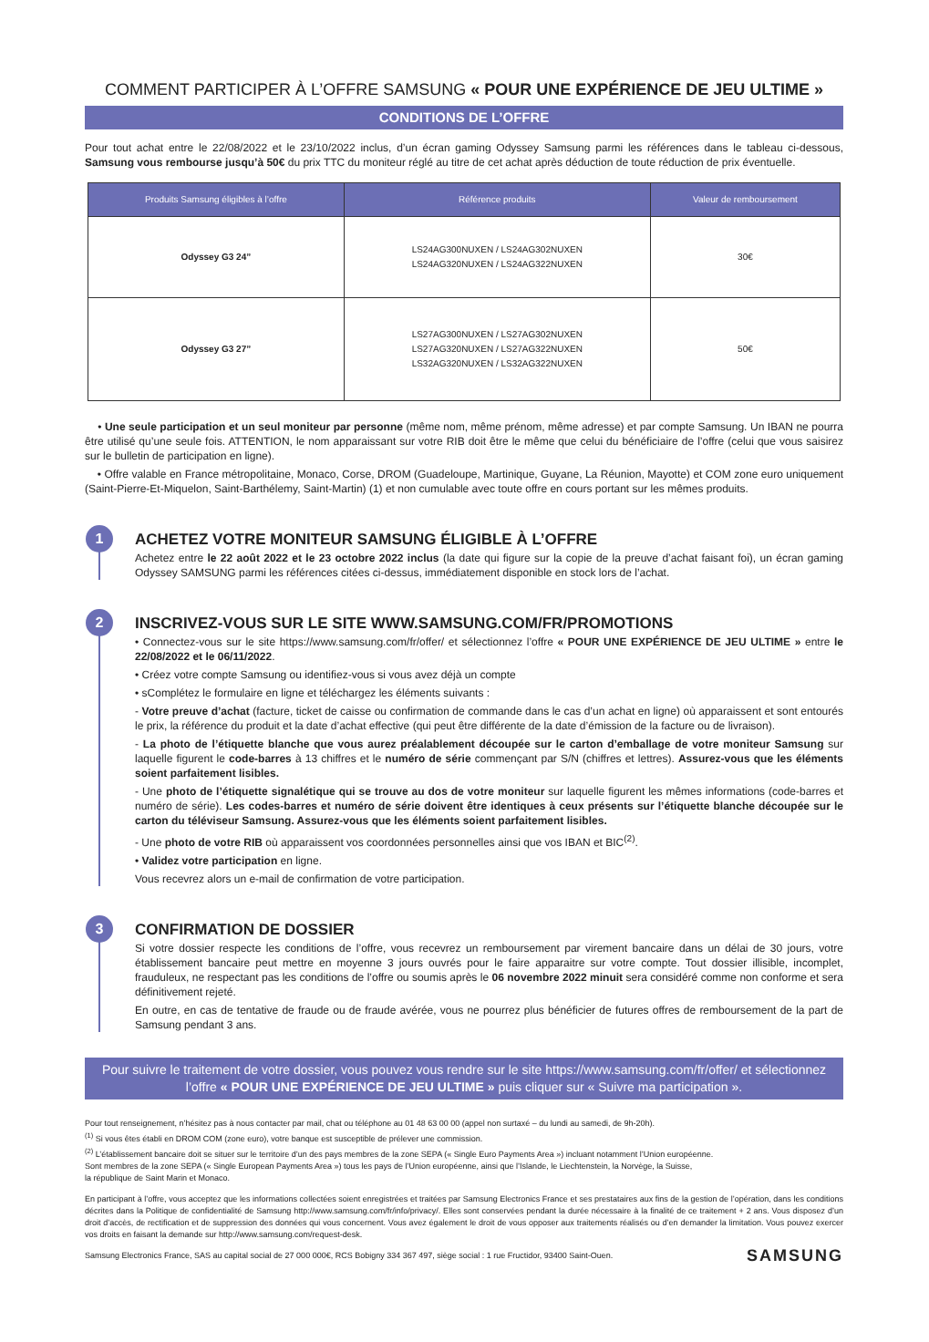COMMENT PARTICIPER À L’OFFRE SAMSUNG « POUR UNE EXPÉRIENCE DE JEU ULTIME »
CONDITIONS DE L’OFFRE
Pour tout achat entre le 22/08/2022 et le 23/10/2022 inclus, d’un écran gaming Odyssey Samsung parmi les références dans le tableau ci-dessous, Samsung vous rembourse jusqu’à 50€ du prix TTC du moniteur réglé au titre de cet achat après déduction de toute réduction de prix éventuelle.
| Produits Samsung éligibles à l’offre | Référence produits | Valeur de remboursement |
| --- | --- | --- |
| Odyssey G3 24” | LS24AG300NUXEN / LS24AG302NUXEN LS24AG320NUXEN / LS24AG322NUXEN | 30€ |
| Odyssey G3 27” | LS27AG300NUXEN / LS27AG302NUXEN LS27AG320NUXEN / LS27AG322NUXEN LS32AG320NUXEN / LS32AG322NUXEN | 50€ |
• Une seule participation et un seul moniteur par personne (même nom, même prénom, même adresse) et par compte Samsung. Un IBAN ne pourra être utilisé qu’une seule fois. ATTENTION, le nom apparaissant sur votre RIB doit être le même que celui du bénéficiaire de l’offre (celui que vous saisirez sur le bulletin de participation en ligne).
• Offre valable en France métropolitaine, Monaco, Corse, DROM (Guadeloupe, Martinique, Guyane, La Réunion, Mayotte) et COM zone euro uniquement (Saint-Pierre-Et-Miquelon, Saint-Barthélemy, Saint-Martin) (1) et non cumulable avec toute offre en cours portant sur les mêmes produits.
1
ACHETEZ VOTRE MONITEUR SAMSUNG ÉLIGIBLE À L’OFFRE
Achetez entre le 22 août 2022 et le 23 octobre 2022 inclus (la date qui figure sur la copie de la preuve d’achat faisant foi), un écran gaming Odyssey SAMSUNG parmi les références citées ci-dessus, immédiatement disponible en stock lors de l’achat.
2
INSCRIVEZ-VOUS SUR LE SITE WWW.SAMSUNG.COM/FR/PROMOTIONS
• Connectez-vous sur le site https://www.samsung.com/fr/offer/ et sélectionnez l’offre « POUR UNE EXPÉRIENCE DE JEU ULTIME » entre le 22/08/2022 et le 06/11/2022.
• Créez votre compte Samsung ou identifiez-vous si vous avez déjà un compte
• sComplétez le formulaire en ligne et téléchargez les éléments suivants :
- Votre preuve d’achat (facture, ticket de caisse ou confirmation de commande dans le cas d’un achat en ligne) où apparaissent et sont entourés le prix, la référence du produit et la date d’achat effective (qui peut être différente de la date d’émission de la facture ou de livraison).
- La photo de l’étiquette blanche que vous aurez préalablement découpée sur le carton d’emballage de votre moniteur Samsung sur laquelle figurent le code-barres à 13 chiffres et le numéro de série commençant par S/N (chiffres et lettres). Assurez-vous que les éléments soient parfaitement lisibles.
- Une photo de l’étiquette signalétique qui se trouve au dos de votre moniteur sur laquelle figurent les mêmes informations (code-barres et numéro de série). Les codes-barres et numéro de série doivent être identiques à ceux présents sur l’étiquette blanche découpée sur le carton du téléviseur Samsung. Assurez-vous que les éléments soient parfaitement lisibles.
- Une photo de votre RIB où apparaissent vos coordonnées personnelles ainsi que vos IBAN et BIC<sup>(2)</sup>.
• Validez votre participation en ligne.
Vous recevrez alors un e-mail de confirmation de votre participation.
3
CONFIRMATION DE DOSSIER
Si votre dossier respecte les conditions de l’offre, vous recevrez un remboursement par virement bancaire dans un délai de 30 jours, votre établissement bancaire peut mettre en moyenne 3 jours ouvrés pour le faire apparaitre sur votre compte. Tout dossier illisible, incomplet, frauduleux, ne respectant pas les conditions de l’offre ou soumis après le 06 novembre 2022 minuit sera considéré comme non conforme et sera définitivement rejeté.
En outre, en cas de tentative de fraude ou de fraude avérée, vous ne pourrez plus bénéficier de futures offres de remboursement de la part de Samsung pendant 3 ans.
Pour suivre le traitement de votre dossier, vous pouvez vous rendre sur le site https://www.samsung.com/fr/offer/ et sélectionnez l’offre « POUR UNE EXPÉRIENCE DE JEU ULTIME » puis cliquer sur « Suivre ma participation ».
Pour tout renseignement, n’hésitez pas à nous contacter par mail, chat ou téléphone au 01 48 63 00 00 (appel non surtaxé – du lundi au samedi, de 9h-20h).
<sup>(1)</sup> Si vous êtes établi en DROM COM (zone euro), votre banque est susceptible de prélever une commission.
<sup>(2)</sup> L’établissement bancaire doit se situer sur le territoire d’un des pays membres de la zone SEPA (« Single Euro Payments Area ») incluant notamment l’Union européenne.
Sont membres de la zone SEPA (« Single European Payments Area ») tous les pays de l’Union européenne, ainsi que l’Islande, le Liechtenstein, la Norvège, la Suisse,
la république de Saint Marin et Monaco.
En participant à l’offre, vous acceptez que les informations collectées soient enregistrées et traitées par Samsung Electronics France et ses prestataires aux fins de la gestion de l’opération, dans les conditions décrites dans la Politique de confidentialité de Samsung http://www.samsung.com/fr/info/privacy/. Elles sont conservées pendant la durée nécessaire à la finalité de ce traitement + 2 ans. Vous disposez d’un droit d’accès, de rectification et de suppression des données qui vous concernent. Vous avez également le droit de vous opposer aux traitements réalisés ou d’en demander la limitation. Vous pouvez exercer vos droits en faisant la demande sur http://www.samsung.com/request-desk.
Samsung Electronics France, SAS au capital social de 27 000 000€, RCS Bobigny 334 367 497, siège social : 1 rue Fructidor, 93400 Saint-Ouen. SAMSUNG